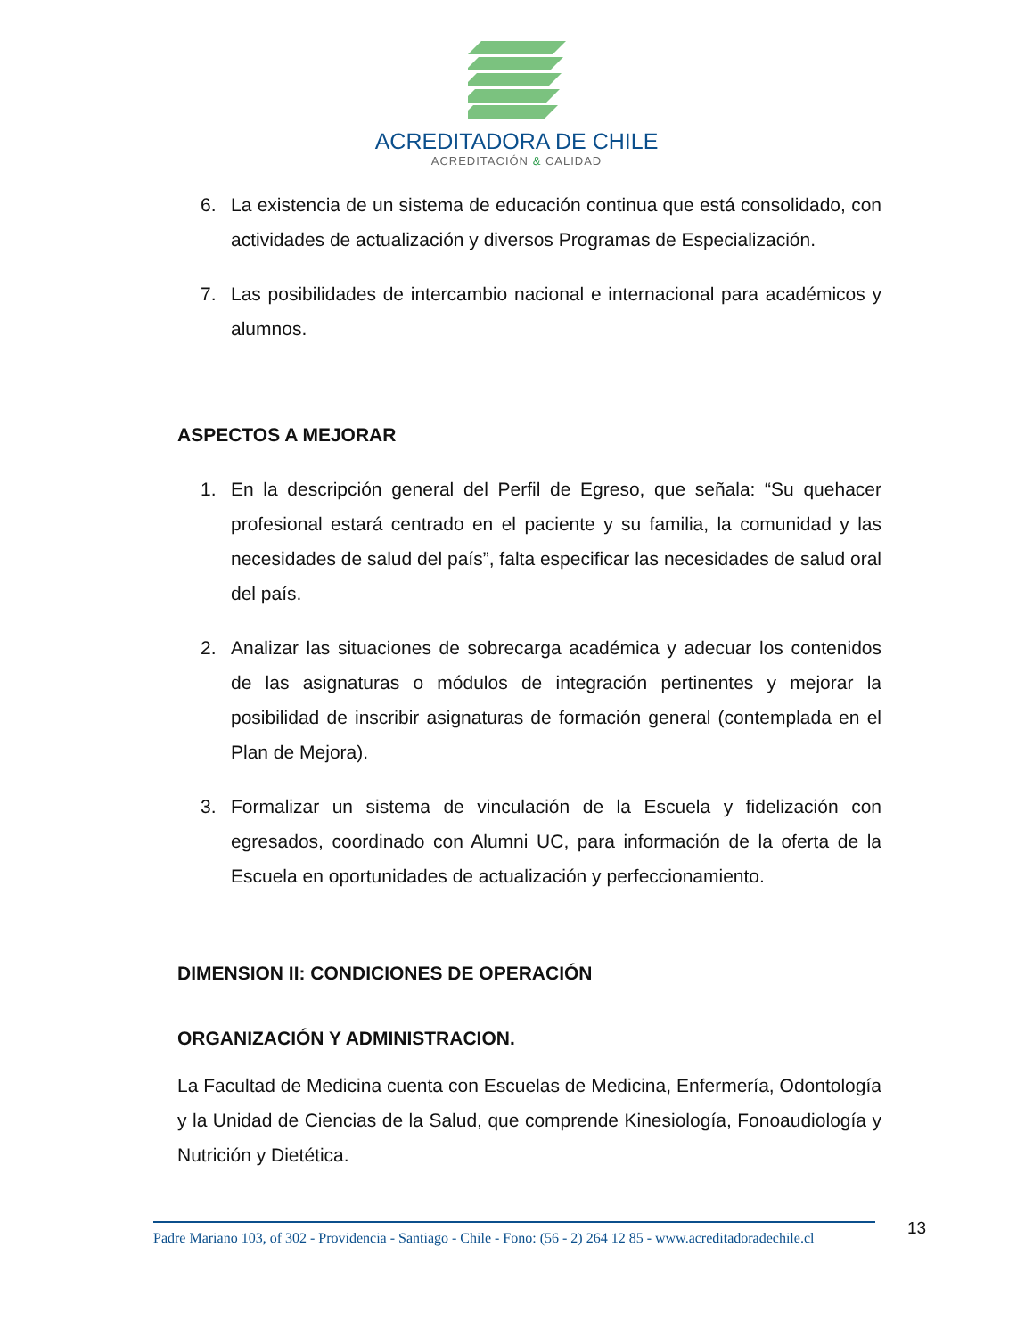ACREDITADORA DE CHILE
ACREDITACIÓN & CALIDAD
6. La existencia de un sistema de educación continua que está consolidado, con actividades de actualización y diversos Programas de Especialización.
7. Las posibilidades de intercambio nacional e internacional para académicos y alumnos.
ASPECTOS A MEJORAR
1. En la descripción general del Perfil de Egreso, que señala: “Su quehacer profesional estará centrado en el paciente y su familia, la comunidad y las necesidades de salud del país”, falta especificar las necesidades de salud oral del país.
2. Analizar las situaciones de sobrecarga académica y adecuar los contenidos de las asignaturas o módulos de integración pertinentes y mejorar la posibilidad de inscribir asignaturas de formación general (contemplada en el Plan de Mejora).
3. Formalizar un sistema de vinculación de la Escuela y fidelización con egresados, coordinado con Alumni UC, para información de la oferta de la Escuela en oportunidades de actualización y perfeccionamiento.
DIMENSION II: CONDICIONES DE OPERACIÓN
ORGANIZACIÓN Y ADMINISTRACION.
La Facultad de Medicina cuenta con Escuelas de Medicina, Enfermería, Odontología y la Unidad de Ciencias de la Salud, que comprende Kinesiología, Fonoaudiología y Nutrición y Dietética.
Padre Mariano 103, of 302 - Providencia - Santiago - Chile - Fono: (56 - 2) 264 12 85 - www.acreditadoradechile.cl
13